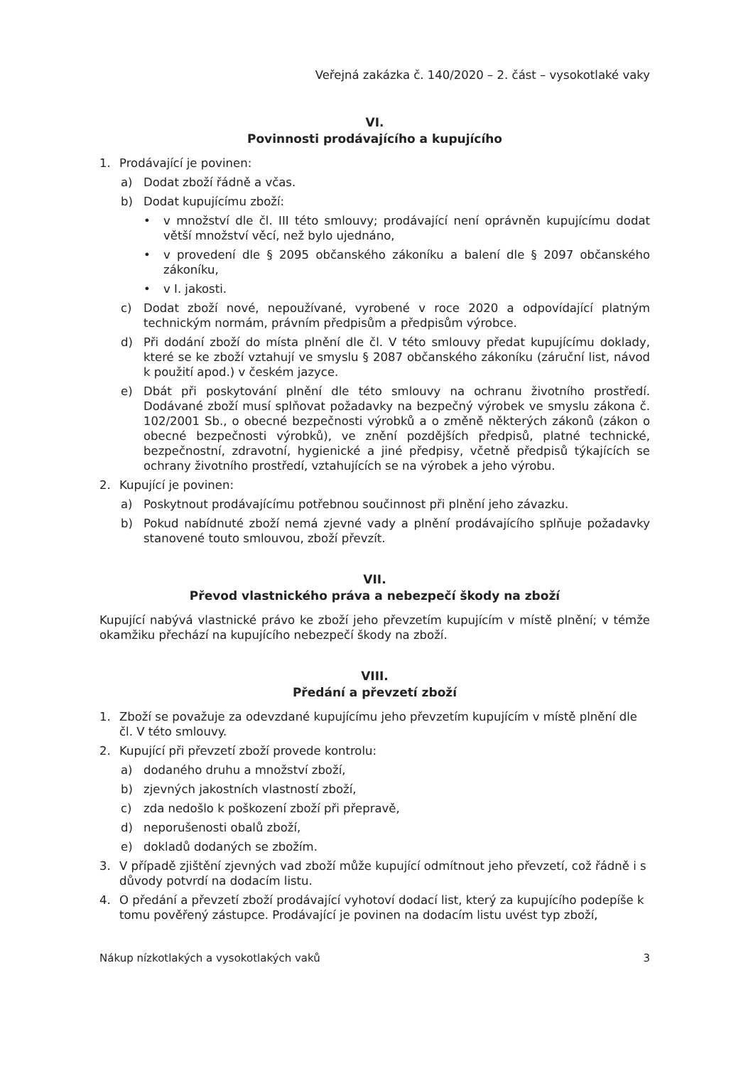Veřejná zakázka č. 140/2020 – 2. část – vysokotlaké vaky
VI.
Povinnosti prodávajícího a kupujícího
1. Prodávající je povinen:
a) Dodat zboží řádně a včas.
b) Dodat kupujícímu zboží:
• v množství dle čl. III této smlouvy; prodávající není oprávněn kupujícímu dodat větší množství věcí, než bylo ujednáno,
• v provedení dle § 2095 občanského zákoníku a balení dle § 2097 občanského zákoníku,
• v I. jakosti.
c) Dodat zboží nové, nepoužívané, vyrobené v roce 2020 a odpovídající platným technickým normám, právním předpisům a předpisům výrobce.
d) Při dodání zboží do místa plnění dle čl. V této smlouvy předat kupujícímu doklady, které se ke zboží vztahují ve smyslu § 2087 občanského zákoníku (záruční list, návod k použití apod.) v českém jazyce.
e) Dbát při poskytování plnění dle této smlouvy na ochranu životního prostředí. Dodávané zboží musí splňovat požadavky na bezpečný výrobek ve smyslu zákona č. 102/2001 Sb., o obecné bezpečnosti výrobků a o změně některých zákonů (zákon o obecné bezpečnosti výrobků), ve znění pozdějších předpisů, platné technické, bezpečnostní, zdravotní, hygienické a jiné předpisy, včetně předpisů týkajících se ochrany životního prostředí, vztahujících se na výrobek a jeho výrobu.
2. Kupující je povinen:
a) Poskytnout prodávajícímu potřebnou součinnost při plnění jeho závazku.
b) Pokud nabídnuté zboží nemá zjevné vady a plnění prodávajícího splňuje požadavky stanovené touto smlouvou, zboží převzít.
VII.
Převod vlastnického práva a nebezpečí škody na zboží
Kupující nabývá vlastnické právo ke zboží jeho převzetím kupujícím v místě plnění; v témže okamžiku přechází na kupujícího nebezpečí škody na zboží.
VIII.
Předání a převzetí zboží
1. Zboží se považuje za odevzdané kupujícímu jeho převzetím kupujícím v místě plnění dle čl. V této smlouvy.
2. Kupující při převzetí zboží provede kontrolu:
a) dodaného druhu a množství zboží,
b) zjevných jakostních vlastností zboží,
c) zda nedošlo k poškození zboží při přepravě,
d) neporušenosti obalů zboží,
e) dokladů dodaných se zbožím.
3. V případě zjištění zjevných vad zboží může kupující odmítnout jeho převzetí, což řádně i s důvody potvrdí na dodacím listu.
4. O předání a převzetí zboží prodávající vyhotoví dodací list, který za kupujícího podepíše k tomu pověřený zástupce. Prodávající je povinen na dodacím listu uvést typ zboží,
Nákup nízkotlakých a vysokotlakých vaků 3